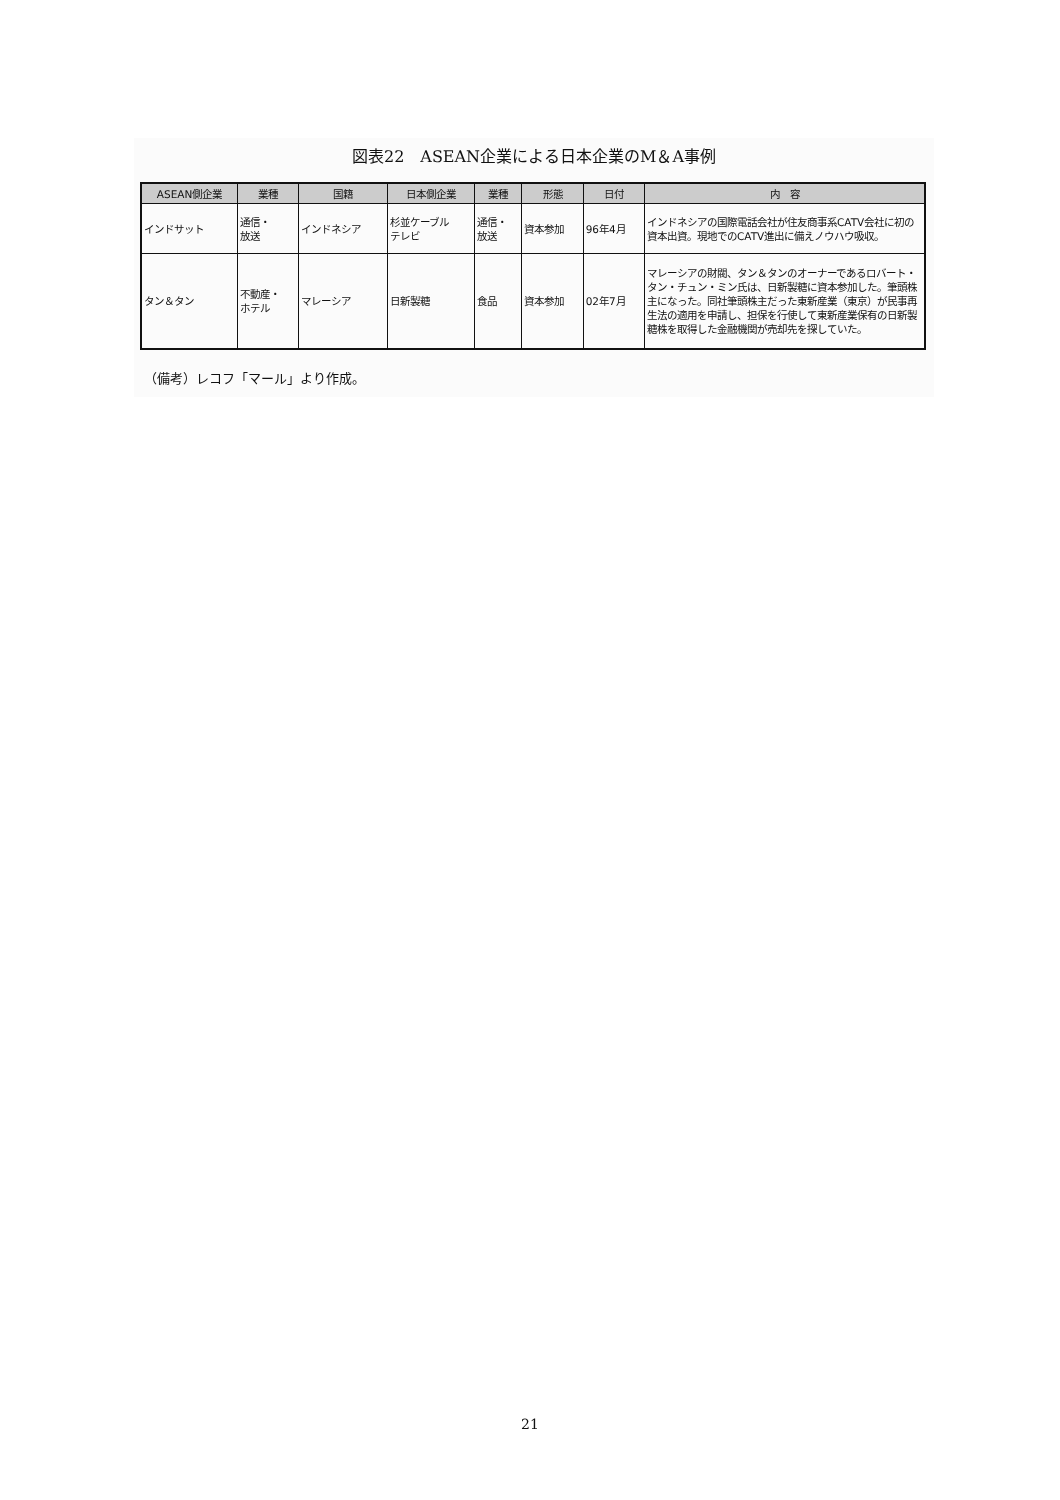図表22　ASEAN企業による日本企業のM＆A事例
| ASEAN側企業 | 業種 | 国籍 | 日本側企業 | 業種 | 形態 | 日付 | 内 容 |
| --- | --- | --- | --- | --- | --- | --- | --- |
| インドサット | 通信・ 放送 | インドネシア | 杉並ケーブル テレビ | 通信・ 放送 | 資本参加 | 96年4月 | インドネシアの国際電話会社が住友商事系CATV会社に初の資本出資。現地でのCATV進出に備えノウハウ吸収。 |
| タン＆タン | 不動産・ ホテル | マレーシア | 日新製糖 | 食品 | 資本参加 | 02年7月 | マレーシアの財閥、タン＆タンのオーナーであるロバート・タン・チュン・ミン氏は、日新製糖に資本参加した。筆頭株主になった。同社筆頭株主だった東新産業（東京）が民事再生法の適用を申請し、担保を行使して東新産業保有の日新製糖株を取得した金融機関が売却先を探していた。 |
（備考）レコフ「マール」より作成。
21